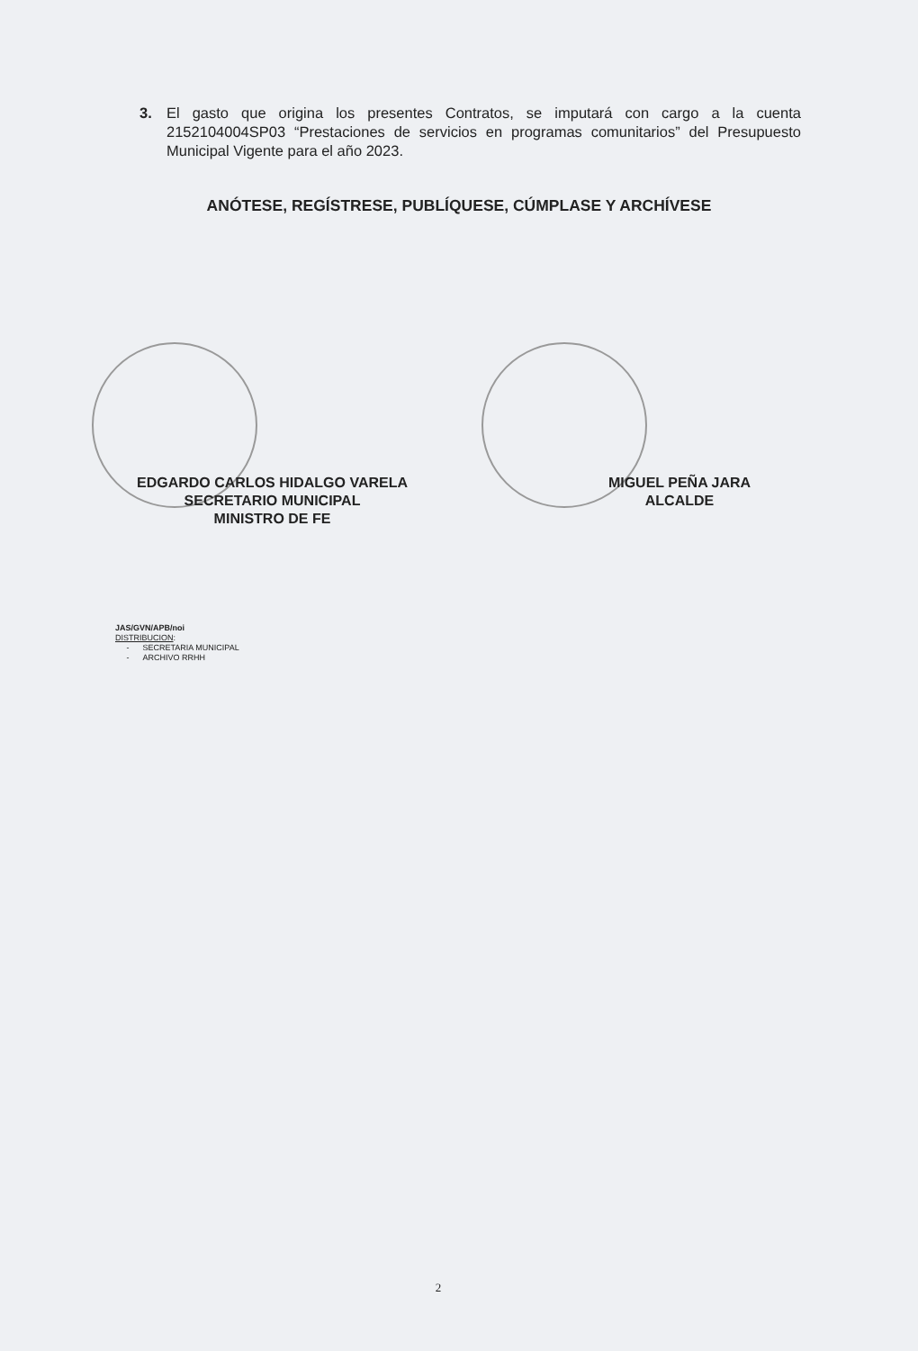3. El gasto que origina los presentes Contratos, se imputará con cargo a la cuenta 2152104004SP03 “Prestaciones de servicios en programas comunitarios” del Presupuesto Municipal Vigente para el año 2023.
ANÓTESE, REGÍSTRESE, PUBLÍQUESE, CÚMPLASE Y ARCHÍVESE
EDGARDO CARLOS HIDALGO VARELA
SECRETARIO MUNICIPAL
MINISTRO DE FE
MIGUEL PEÑA JARA
ALCALDE
JAS/GVN/APB/noi
DISTRIBUCION:
- SECRETARIA MUNICIPAL
- ARCHIVO RRHH
2